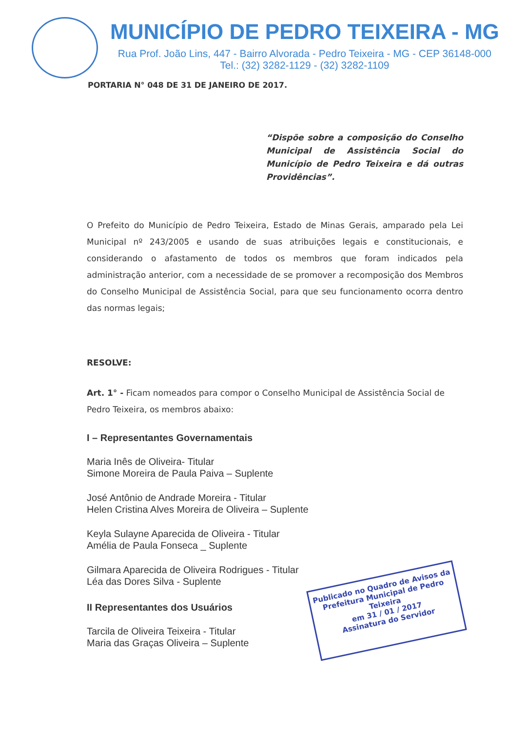MUNICÍPIO DE PEDRO TEIXEIRA - MG
Rua Prof. João Lins, 447 - Bairro Alvorada - Pedro Teixeira - MG - CEP 36148-000
Tel.: (32) 3282-1129 - (32) 3282-1109
PORTARIA N° 048 DE 31 DE JANEIRO DE 2017.
“Dispõe sobre a composição do Conselho Municipal de Assistência Social do Município de Pedro Teixeira e dá outras Providências”.
O Prefeito do Município de Pedro Teixeira, Estado de Minas Gerais, amparado pela Lei Municipal nº 243/2005 e usando de suas atribuições legais e constitucionais, e considerando o afastamento de todos os membros que foram indicados pela administração anterior, com a necessidade de se promover a recomposição dos Membros do Conselho Municipal de Assistência Social, para que seu funcionamento ocorra dentro das normas legais;
RESOLVE:
Art. 1° - Ficam nomeados para compor o Conselho Municipal de Assistência Social de Pedro Teixeira, os membros abaixo:
I – Representantes Governamentais
Maria Inês de Oliveira- Titular
Simone Moreira de Paula Paiva – Suplente
José Antônio de Andrade Moreira - Titular
Helen Cristina Alves Moreira de Oliveira – Suplente
Keyla Sulayne Aparecida de Oliveira - Titular
Amélia de Paula Fonseca _ Suplente
Gilmara Aparecida de Oliveira Rodrigues - Titular
Léa das Dores Silva - Suplente
II Representantes dos Usuários
Tarcila de Oliveira Teixeira - Titular
Maria das Graças Oliveira – Suplente
Publicado no Quadro de Avisos da Prefeitura Municipal de Pedro Teixeira
em 31 / 01 / 2017
Assinatura do Servidor